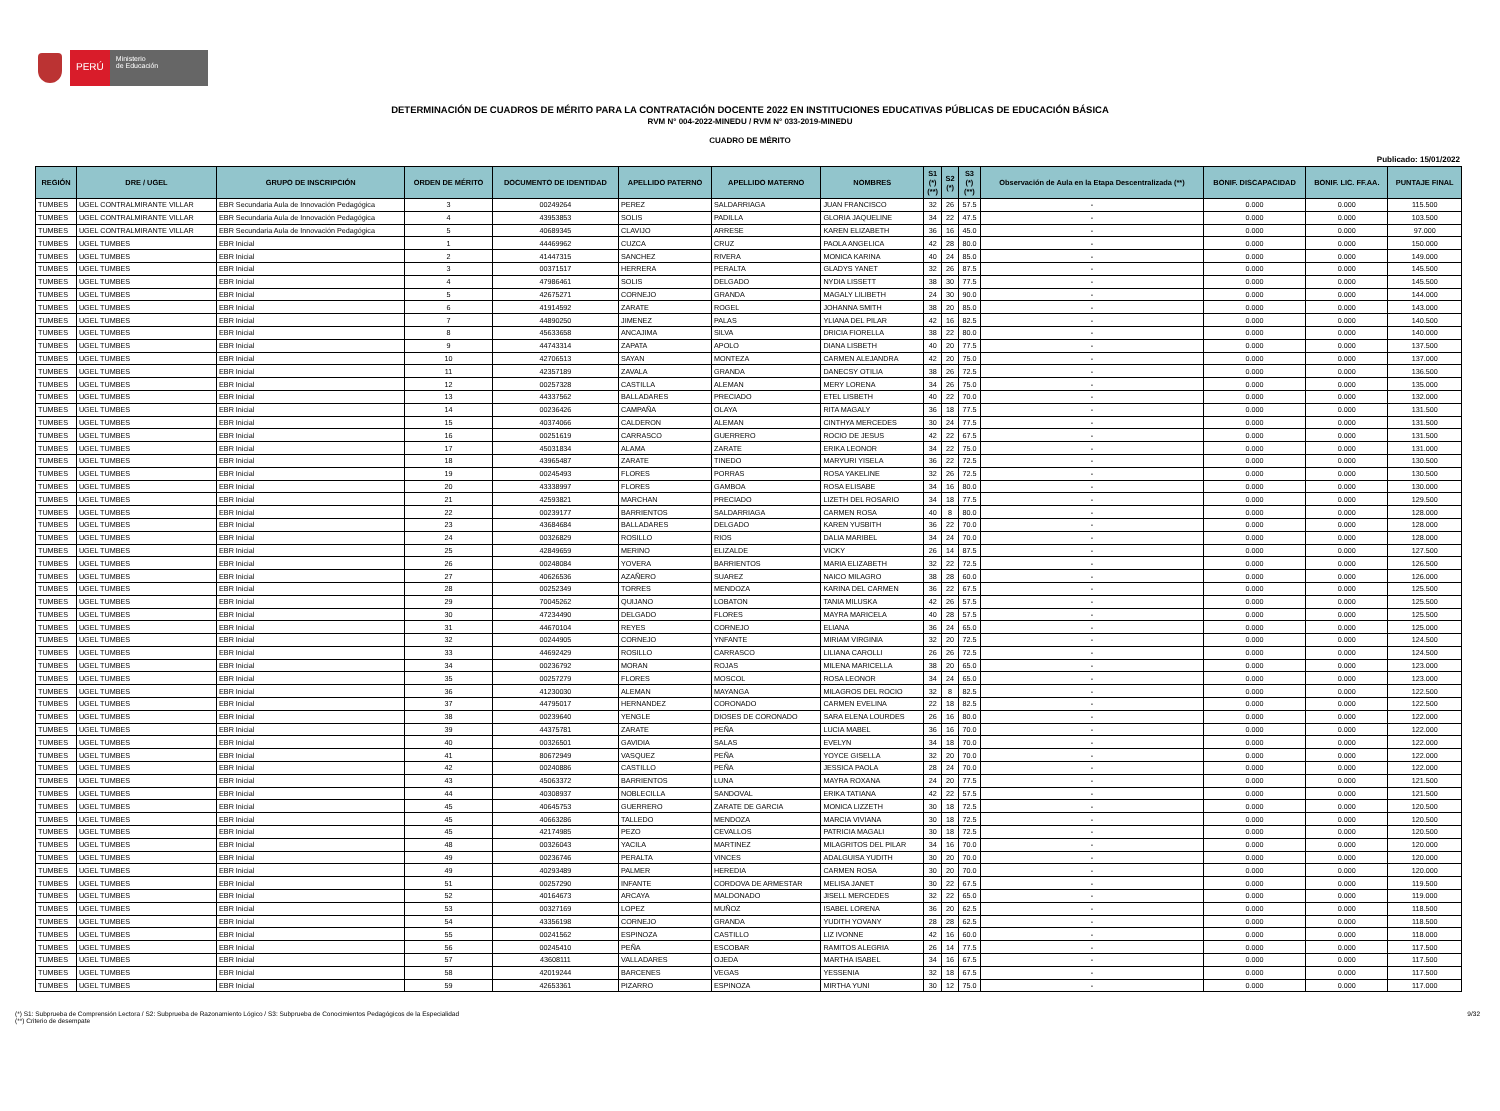PERÚ
Ministerio
de Educación
DETERMINACIÓN DE CUADROS DE MÉRITO PARA LA CONTRATACIÓN DOCENTE 2022 EN INSTITUCIONES EDUCATIVAS PÚBLICAS DE EDUCACIÓN BÁSICA
RVM N° 004-2022-MINEDU / RVM N° 033-2019-MINEDU
CUADRO DE MÉRITO
Publicado: 15/01/2022
| REGIÓN | DRE / UGEL | GRUPO DE INSCRIPCIÓN | ORDEN DE MÉRITO | DOCUMENTO DE IDENTIDAD | APELLIDO PATERNO | APELLIDO MATERNO | NOMBRES | S1 (*) (**) | S2 (*) | S3 (*) (**) | Observación de Aula en la Etapa Descentralizada (**) | BONIF. DISCAPACIDAD | BONIF. LIC. FF.AA. | PUNTAJE FINAL |
| --- | --- | --- | --- | --- | --- | --- | --- | --- | --- | --- | --- | --- | --- | --- |
| TUMBES | UGEL CONTRALMIRANTE VILLAR | EBR Secundaria Aula de Innovación Pedagógica | 3 | 00249264 | PEREZ | SALDARRIAGA | JUAN FRANCISCO | 32 | 26 | 57.5 | - | 0.000 | 0.000 | 115.500 |
| TUMBES | UGEL CONTRALMIRANTE VILLAR | EBR Secundaria Aula de Innovación Pedagógica | 4 | 43953853 | SOLIS | PADILLA | GLORIA JAQUELINE | 34 | 22 | 47.5 | - | 0.000 | 0.000 | 103.500 |
| TUMBES | UGEL CONTRALMIRANTE VILLAR | EBR Secundaria Aula de Innovación Pedagógica | 5 | 40689345 | CLAVIJO | ARRESE | KAREN ELIZABETH | 36 | 16 | 45.0 | - | 0.000 | 0.000 | 97.000 |
| TUMBES | UGEL TUMBES | EBR Inicial | 1 | 44469962 | CUZCA | CRUZ | PAOLA ANGELICA | 42 | 28 | 80.0 | - | 0.000 | 0.000 | 150.000 |
| TUMBES | UGEL TUMBES | EBR Inicial | 2 | 41447315 | SANCHEZ | RIVERA | MONICA KARINA | 40 | 24 | 85.0 | - | 0.000 | 0.000 | 149.000 |
| TUMBES | UGEL TUMBES | EBR Inicial | 3 | 00371517 | HERRERA | PERALTA | GLADYS YANET | 32 | 26 | 87.5 | - | 0.000 | 0.000 | 145.500 |
| TUMBES | UGEL TUMBES | EBR Inicial | 4 | 47986461 | SOLIS | DELGADO | NYDIA LISSETT | 38 | 30 | 77.5 | - | 0.000 | 0.000 | 145.500 |
| TUMBES | UGEL TUMBES | EBR Inicial | 5 | 42675271 | CORNEJO | GRANDA | MAGALY LILIBETH | 24 | 30 | 90.0 | - | 0.000 | 0.000 | 144.000 |
| TUMBES | UGEL TUMBES | EBR Inicial | 6 | 41914592 | ZARATE | ROGEL | JOHANNA SMITH | 38 | 20 | 85.0 | - | 0.000 | 0.000 | 143.000 |
| TUMBES | UGEL TUMBES | EBR Inicial | 7 | 44890250 | JIMENEZ | PALAS | YLIANA DEL PILAR | 42 | 16 | 82.5 | - | 0.000 | 0.000 | 140.500 |
| TUMBES | UGEL TUMBES | EBR Inicial | 8 | 45633658 | ANCAJIMA | SILVA | DRICIA FIORELLA | 38 | 22 | 80.0 | - | 0.000 | 0.000 | 140.000 |
| TUMBES | UGEL TUMBES | EBR Inicial | 9 | 44743314 | ZAPATA | APOLO | DIANA LISBETH | 40 | 20 | 77.5 | - | 0.000 | 0.000 | 137.500 |
| TUMBES | UGEL TUMBES | EBR Inicial | 10 | 42706513 | SAYAN | MONTEZA | CARMEN ALEJANDRA | 42 | 20 | 75.0 | - | 0.000 | 0.000 | 137.000 |
| TUMBES | UGEL TUMBES | EBR Inicial | 11 | 42357189 | ZAVALA | GRANDA | DANECSY OTILIA | 38 | 26 | 72.5 | - | 0.000 | 0.000 | 136.500 |
| TUMBES | UGEL TUMBES | EBR Inicial | 12 | 00257328 | CASTILLA | ALEMAN | MERY LORENA | 34 | 26 | 75.0 | - | 0.000 | 0.000 | 135.000 |
| TUMBES | UGEL TUMBES | EBR Inicial | 13 | 44337562 | BALLADARES | PRECIADO | ETEL LISBETH | 40 | 22 | 70.0 | - | 0.000 | 0.000 | 132.000 |
| TUMBES | UGEL TUMBES | EBR Inicial | 14 | 00236426 | CAMPAÑA | OLAYA | RITA MAGALY | 36 | 18 | 77.5 | - | 0.000 | 0.000 | 131.500 |
| TUMBES | UGEL TUMBES | EBR Inicial | 15 | 40374066 | CALDERON | ALEMAN | CINTHYA MERCEDES | 30 | 24 | 77.5 | - | 0.000 | 0.000 | 131.500 |
| TUMBES | UGEL TUMBES | EBR Inicial | 16 | 00251619 | CARRASCO | GUERRERO | ROCIO DE JESUS | 42 | 22 | 67.5 | - | 0.000 | 0.000 | 131.500 |
| TUMBES | UGEL TUMBES | EBR Inicial | 17 | 45031834 | ALAMA | ZARATE | ERIKA LEONOR | 34 | 22 | 75.0 | - | 0.000 | 0.000 | 131.000 |
| TUMBES | UGEL TUMBES | EBR Inicial | 18 | 43965487 | ZARATE | TINEDO | MARYURI YISELA | 36 | 22 | 72.5 | - | 0.000 | 0.000 | 130.500 |
| TUMBES | UGEL TUMBES | EBR Inicial | 19 | 00245493 | FLORES | PORRAS | ROSA YAKELINE | 32 | 26 | 72.5 | - | 0.000 | 0.000 | 130.500 |
| TUMBES | UGEL TUMBES | EBR Inicial | 20 | 43338997 | FLORES | GAMBOA | ROSA ELISABE | 34 | 16 | 80.0 | - | 0.000 | 0.000 | 130.000 |
| TUMBES | UGEL TUMBES | EBR Inicial | 21 | 42593821 | MARCHAN | PRECIADO | LIZETH DEL ROSARIO | 34 | 18 | 77.5 | - | 0.000 | 0.000 | 129.500 |
| TUMBES | UGEL TUMBES | EBR Inicial | 22 | 00239177 | BARRIENTOS | SALDARRIAGA | CARMEN ROSA | 40 | 8 | 80.0 | - | 0.000 | 0.000 | 128.000 |
| TUMBES | UGEL TUMBES | EBR Inicial | 23 | 43684684 | BALLADARES | DELGADO | KAREN YUSBITH | 36 | 22 | 70.0 | - | 0.000 | 0.000 | 128.000 |
| TUMBES | UGEL TUMBES | EBR Inicial | 24 | 00326829 | ROSILLO | RIOS | DALIA MARIBEL | 34 | 24 | 70.0 | - | 0.000 | 0.000 | 128.000 |
| TUMBES | UGEL TUMBES | EBR Inicial | 25 | 42849659 | MERINO | ELIZALDE | VICKY | 26 | 14 | 87.5 | - | 0.000 | 0.000 | 127.500 |
| TUMBES | UGEL TUMBES | EBR Inicial | 26 | 00248084 | YOVERA | BARRIENTOS | MARIA ELIZABETH | 32 | 22 | 72.5 | - | 0.000 | 0.000 | 126.500 |
| TUMBES | UGEL TUMBES | EBR Inicial | 27 | 40626536 | AZAÑERO | SUAREZ | NAICO MILAGRO | 38 | 28 | 60.0 | - | 0.000 | 0.000 | 126.000 |
| TUMBES | UGEL TUMBES | EBR Inicial | 28 | 00252349 | TORRES | MENDOZA | KARINA DEL CARMEN | 36 | 22 | 67.5 | - | 0.000 | 0.000 | 125.500 |
| TUMBES | UGEL TUMBES | EBR Inicial | 29 | 70045262 | QUIJANO | LOBATON | TANIA MILUSKA | 42 | 26 | 57.5 | - | 0.000 | 0.000 | 125.500 |
| TUMBES | UGEL TUMBES | EBR Inicial | 30 | 47234490 | DELGADO | FLORES | MAYRA MARICELA | 40 | 28 | 57.5 | - | 0.000 | 0.000 | 125.500 |
| TUMBES | UGEL TUMBES | EBR Inicial | 31 | 44670104 | REYES | CORNEJO | ELIANA | 36 | 24 | 65.0 | - | 0.000 | 0.000 | 125.000 |
| TUMBES | UGEL TUMBES | EBR Inicial | 32 | 00244905 | CORNEJO | YNFANTE | MIRIAM VIRGINIA | 32 | 20 | 72.5 | - | 0.000 | 0.000 | 124.500 |
| TUMBES | UGEL TUMBES | EBR Inicial | 33 | 44692429 | ROSILLO | CARRASCO | LILIANA CAROLLI | 26 | 26 | 72.5 | - | 0.000 | 0.000 | 124.500 |
| TUMBES | UGEL TUMBES | EBR Inicial | 34 | 00236792 | MORAN | ROJAS | MILENA MARICELLA | 38 | 20 | 65.0 | - | 0.000 | 0.000 | 123.000 |
| TUMBES | UGEL TUMBES | EBR Inicial | 35 | 00257279 | FLORES | MOSCOL | ROSA LEONOR | 34 | 24 | 65.0 | - | 0.000 | 0.000 | 123.000 |
| TUMBES | UGEL TUMBES | EBR Inicial | 36 | 41230030 | ALEMAN | MAYANGA | MILAGROS DEL ROCIO | 32 | 8 | 82.5 | - | 0.000 | 0.000 | 122.500 |
| TUMBES | UGEL TUMBES | EBR Inicial | 37 | 44795017 | HERNANDEZ | CORONADO | CARMEN EVELINA | 22 | 18 | 82.5 | - | 0.000 | 0.000 | 122.500 |
| TUMBES | UGEL TUMBES | EBR Inicial | 38 | 00239640 | YENGLE | DIOSES DE CORONADO | SARA ELENA LOURDES | 26 | 16 | 80.0 | - | 0.000 | 0.000 | 122.000 |
| TUMBES | UGEL TUMBES | EBR Inicial | 39 | 44375781 | ZARATE | PEÑA | LUCIA MABEL | 36 | 16 | 70.0 | - | 0.000 | 0.000 | 122.000 |
| TUMBES | UGEL TUMBES | EBR Inicial | 40 | 00326501 | GAVIDIA | SALAS | EVELYN | 34 | 18 | 70.0 | - | 0.000 | 0.000 | 122.000 |
| TUMBES | UGEL TUMBES | EBR Inicial | 41 | 80672949 | VASQUEZ | PEÑA | YOYCE GISELLA | 32 | 20 | 70.0 | - | 0.000 | 0.000 | 122.000 |
| TUMBES | UGEL TUMBES | EBR Inicial | 42 | 00240886 | CASTILLO | PEÑA | JESSICA PAOLA | 28 | 24 | 70.0 | - | 0.000 | 0.000 | 122.000 |
| TUMBES | UGEL TUMBES | EBR Inicial | 43 | 45063372 | BARRIENTOS | LUNA | MAYRA ROXANA | 24 | 20 | 77.5 | - | 0.000 | 0.000 | 121.500 |
| TUMBES | UGEL TUMBES | EBR Inicial | 44 | 40308937 | NOBLECILLA | SANDOVAL | ERIKA TATIANA | 42 | 22 | 57.5 | - | 0.000 | 0.000 | 121.500 |
| TUMBES | UGEL TUMBES | EBR Inicial | 45 | 40645753 | GUERRERO | ZARATE DE GARCIA | MONICA LIZZETH | 30 | 18 | 72.5 | - | 0.000 | 0.000 | 120.500 |
| TUMBES | UGEL TUMBES | EBR Inicial | 45 | 40663286 | TALLEDO | MENDOZA | MARCIA VIVIANA | 30 | 18 | 72.5 | - | 0.000 | 0.000 | 120.500 |
| TUMBES | UGEL TUMBES | EBR Inicial | 45 | 42174985 | PEZO | CEVALLOS | PATRICIA MAGALI | 30 | 18 | 72.5 | - | 0.000 | 0.000 | 120.500 |
| TUMBES | UGEL TUMBES | EBR Inicial | 48 | 00326043 | YACILA | MARTINEZ | MILAGRITOS DEL PILAR | 34 | 16 | 70.0 | - | 0.000 | 0.000 | 120.000 |
| TUMBES | UGEL TUMBES | EBR Inicial | 49 | 00236746 | PERALTA | VINCES | ADALGUISA YUDITH | 30 | 20 | 70.0 | - | 0.000 | 0.000 | 120.000 |
| TUMBES | UGEL TUMBES | EBR Inicial | 49 | 40293489 | PALMER | HEREDIA | CARMEN ROSA | 30 | 20 | 70.0 | - | 0.000 | 0.000 | 120.000 |
| TUMBES | UGEL TUMBES | EBR Inicial | 51 | 00257290 | INFANTE | CORDOVA DE ARMESTAR | MELISA JANET | 30 | 22 | 67.5 | - | 0.000 | 0.000 | 119.500 |
| TUMBES | UGEL TUMBES | EBR Inicial | 52 | 40164673 | ARCAYA | MALDONADO | JISELL MERCEDES | 32 | 22 | 65.0 | - | 0.000 | 0.000 | 119.000 |
| TUMBES | UGEL TUMBES | EBR Inicial | 53 | 00327169 | LOPEZ | MUÑOZ | ISABEL LORENA | 36 | 20 | 62.5 | - | 0.000 | 0.000 | 118.500 |
| TUMBES | UGEL TUMBES | EBR Inicial | 54 | 43356198 | CORNEJO | GRANDA | YUDITH YOVANY | 28 | 28 | 62.5 | - | 0.000 | 0.000 | 118.500 |
| TUMBES | UGEL TUMBES | EBR Inicial | 55 | 00241562 | ESPINOZA | CASTILLO | LIZ IVONNE | 42 | 16 | 60.0 | - | 0.000 | 0.000 | 118.000 |
| TUMBES | UGEL TUMBES | EBR Inicial | 56 | 00245410 | PEÑA | ESCOBAR | RAMITOS ALEGRIA | 26 | 14 | 77.5 | - | 0.000 | 0.000 | 117.500 |
| TUMBES | UGEL TUMBES | EBR Inicial | 57 | 43608111 | VALLADARES | OJEDA | MARTHA ISABEL | 34 | 16 | 67.5 | - | 0.000 | 0.000 | 117.500 |
| TUMBES | UGEL TUMBES | EBR Inicial | 58 | 42019244 | BARCENES | VEGAS | YESSENIA | 32 | 18 | 67.5 | - | 0.000 | 0.000 | 117.500 |
| TUMBES | UGEL TUMBES | EBR Inicial | 59 | 42653361 | PIZARRO | ESPINOZA | MIRTHA YUNI | 30 | 12 | 75.0 | - | 0.000 | 0.000 | 117.000 |
(*) S1: Subprueba de Comprensión Lectora / S2: Subprueba de Razonamiento Lógico / S3: Subprueba de Conocimientos Pedagógicos de la Especialidad
(**) Criterio de desempate
9/32